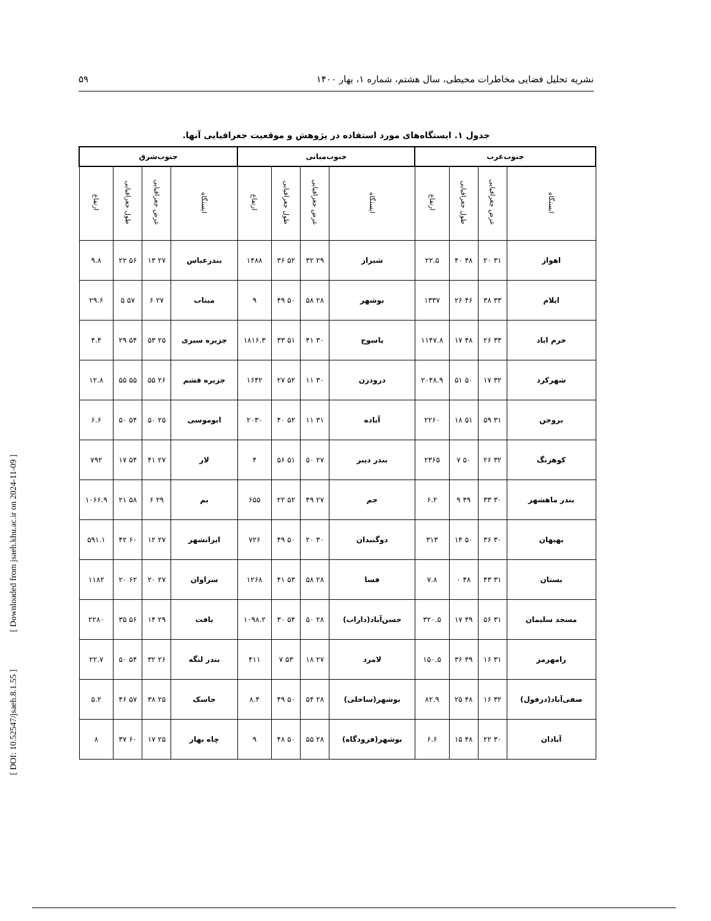نشریه تحلیل فضایی مخاطرات محیطی، سال هشتم، شماره ۱، بهار ۱۴۰۰ ۵۹
جدول ۱. ایستگاه‌های مورد استفاده در پژوهش و موقعیت جغرافیایی آنها.
| جنوب‌غرب | | | | جنوب‌میانی | | | | جنوب‌شرق | | | |
| --- | --- | --- | --- | --- | --- | --- | --- | --- | --- | --- | --- |
| ایستگاه | عرض جغرافیایی | طول جغرافیایی | ارتفاع | ایستگاه | عرض جغرافیایی | طول جغرافیایی | ارتفاع | ایستگاه | عرض جغرافیایی | طول جغرافیایی | ارتفاع |
| اهواز | ۳۱ ۲۰ | ۴۸ ۴۰ | ۲۲.۵ | شیراز | ۲۹ ۳۲ | ۵۲ ۳۶ | ۱۴۸۸ | بندرعباس | ۲۷ ۱۳ | ۵۶ ۲۲ | ۹.۸ |
| ایلام | ۳۳ ۳۸ | ۴۶ ۲۶ | ۱۳۳۷ | بوشهر | ۲۸ ۵۸ | ۵۰ ۴۹ | ۹ | میناب | ۲۷ ۶ | ۵۷ ۵ | ۲۹.۶ |
| خرم اباد | ۳۳ ۲۶ | ۴۸ ۱۷ | ۱۱۴۷.۸ | یاسوج | ۳۰ ۴۱ | ۵۱ ۳۳ | ۱۸۱۶.۳ | جزیره سیری | ۲۵ ۵۳ | ۵۴ ۲۹ | ۴.۴ |
| شهرکرد | ۳۲ ۱۷ | ۵۰ ۵۱ | ۲۰۴۸.۹ | درودزن | ۳۰ ۱۱ | ۵۲ ۲۷ | ۱۶۴۲ | جزیره قشم | ۲۶ ۵۵ | ۵۵ ۵۵ | ۱۲.۸ |
| بروجن | ۳۱ ۵۹ | ۵۱ ۱۸ | ۲۲۶۰ | آباده | ۳۱ ۱۱ | ۵۲ ۴۰ | ۲۰۳۰ | ابوموسی | ۲۵ ۵۰ | ۵۴ ۵۰ | ۶.۶ |
| کوهرنگ | ۳۲ ۲۶ | ۵۰ ۷ | ۲۳۶۵ | بندر دیبر | ۲۷ ۵۰ | ۵۱ ۵۶ | ۴ | لار | ۲۷ ۴۱ | ۵۴ ۱۷ | ۷۹۲ |
| بندر ماهشهر | ۳۰ ۳۳ | ۴۹ ۹ | ۶.۲ | جم | ۲۷ ۴۹ | ۵۲ ۲۲ | ۶۵۵ | بم | ۲۹ ۶ | ۵۸ ۲۱ | ۱۰۶۶.۹ |
| بهبهان | ۳۰ ۳۶ | ۵۰ ۱۴ | ۳۱۳ | دوگنبدان | ۳۰ ۲۰ | ۵۰ ۴۹ | ۷۲۶ | ایرانشهر | ۲۷ ۱۲ | ۶۰ ۴۲ | ۵۹۱.۱ |
| بستان | ۳۱ ۴۳ | ۴۸ ۰ | ۷.۸ | فسا | ۲۸ ۵۸ | ۵۳ ۴۱ | ۱۲۶۸ | سراوان | ۲۷ ۲۰ | ۶۲ ۲۰ | ۱۱۸۲ |
| مسجد سلیمان | ۳۱ ۵۶ | ۴۹ ۱۷ | ۳۲۰.۵ | حسن‌آباد(داراب) | ۲۸ ۵۰ | ۵۴ ۳۰ | ۱۰۹۸.۲ | بافت | ۲۹ ۱۴ | ۵۶ ۳۵ | ۲۲۸۰ |
| رامهرمز | ۳۱ ۱۶ | ۴۹ ۳۶ | ۱۵۰.۵ | لامرد | ۲۷ ۱۸ | ۵۳ ۷ | ۴۱۱ | بندر لنگه | ۲۶ ۳۲ | ۵۴ ۵۰ | ۲۲.۷ |
| صفی‌آباد(دزفول) | ۳۲ ۱۶ | ۴۸ ۲۵ | ۸۲.۹ | بوشهر(ساحلی) | ۲۸ ۵۴ | ۵۰ ۴۹ | ۸.۴ | جاسک | ۲۵ ۳۸ | ۵۷ ۴۶ | ۵.۲ |
| آبادان | ۳۰ ۲۲ | ۴۸ ۱۵ | ۶.۶ | بوشهر(فرودگاه) | ۲۸ ۵۵ | ۵۰ ۴۸ | ۹ | چاه بهار | ۲۵ ۱۷ | ۶۰ ۳۷ | ۸ |
[ Downloaded from jsaeh.khu.ac.ir on 2024-11-09 ]
[ DOI: 10.52547/jsaeh.8.1.55 ]